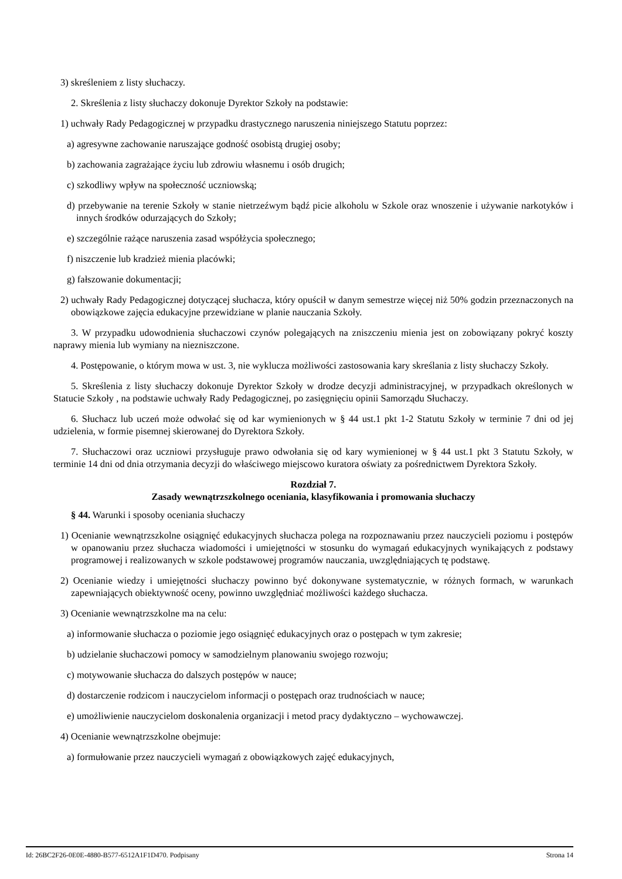3) skreśleniem z listy słuchaczy.
2. Skreślenia z listy słuchaczy dokonuje Dyrektor Szkoły na podstawie:
1) uchwały Rady Pedagogicznej w przypadku drastycznego naruszenia niniejszego Statutu poprzez:
a) agresywne zachowanie naruszające godność osobistą drugiej osoby;
b) zachowania zagrażające życiu lub zdrowiu własnemu i osób drugich;
c) szkodliwy wpływ na społeczność uczniowską;
d) przebywanie na terenie Szkoły w stanie nietrzeźwym bądź picie alkoholu w Szkole oraz wnoszenie i używanie narkotyków i innych środków odurzających do Szkoły;
e) szczególnie rażące naruszenia zasad współżycia społecznego;
f) niszczenie lub kradzież mienia placówki;
g) fałszowanie dokumentacji;
2) uchwały Rady Pedagogicznej dotyczącej słuchacza, który opuścił w danym semestrze więcej niż 50% godzin przeznaczonych na obowiązkowe zajęcia edukacyjne przewidziane w planie nauczania Szkoły.
3. W przypadku udowodnienia słuchaczowi czynów polegających na zniszczeniu mienia jest on zobowiązany pokryć koszty naprawy mienia lub wymiany na niezniszczone.
4. Postępowanie, o którym mowa w ust. 3, nie wyklucza możliwości zastosowania kary skreślania z listy słuchaczy Szkoły.
5. Skreślenia z listy słuchaczy dokonuje Dyrektor Szkoły w drodze decyzji administracyjnej, w przypadkach określonych w Statucie Szkoły , na podstawie uchwały Rady Pedagogicznej, po zasięgnięciu opinii Samorządu Słuchaczy.
6. Słuchacz lub uczeń może odwołać się od kar wymienionych w § 44 ust.1 pkt 1-2 Statutu Szkoły w terminie 7 dni od jej udzielenia, w formie pisemnej skierowanej do Dyrektora Szkoły.
7. Słuchaczowi oraz uczniowi przysługuje prawo odwołania się od kary wymienionej w § 44 ust.1 pkt 3 Statutu Szkoły, w terminie 14 dni od dnia otrzymania decyzji do właściwego miejscowo kuratora oświaty za pośrednictwem Dyrektora Szkoły.
Rozdział 7.
Zasady wewnątrzszkolnego oceniania, klasyfikowania i promowania słuchaczy
§ 44. Warunki i sposoby oceniania słuchaczy
1) Ocenianie wewnątrzszkolne osiągnięć edukacyjnych słuchacza polega na rozpoznawaniu przez nauczycieli poziomu i postępów w opanowaniu przez słuchacza wiadomości i umiejętności w stosunku do wymagań edukacyjnych wynikających z podstawy programowej i realizowanych w szkole podstawowej programów nauczania, uwzględniających tę podstawę.
2) Ocenianie wiedzy i umiejętności słuchaczy powinno być dokonywane systematycznie, w różnych formach, w warunkach zapewniających obiektywność oceny, powinno uwzględniać możliwości każdego słuchacza.
3) Ocenianie wewnątrzszkolne ma na celu:
a) informowanie słuchacza o poziomie jego osiągnięć edukacyjnych oraz o postępach w tym zakresie;
b) udzielanie słuchaczowi pomocy w samodzielnym planowaniu swojego rozwoju;
c) motywowanie słuchacza do dalszych postępów w nauce;
d) dostarczenie rodzicom i nauczycielom informacji o postępach oraz trudnościach w nauce;
e) umożliwienie nauczycielom doskonalenia organizacji i metod pracy dydaktyczno – wychowawczej.
4) Ocenianie wewnątrzszkolne obejmuje:
a) formułowanie przez nauczycieli wymagań z obowiązkowych zajęć edukacyjnych,
Id: 26BC2F26-0E0E-4880-B577-6512A1F1D470. Podpisany Strona 14